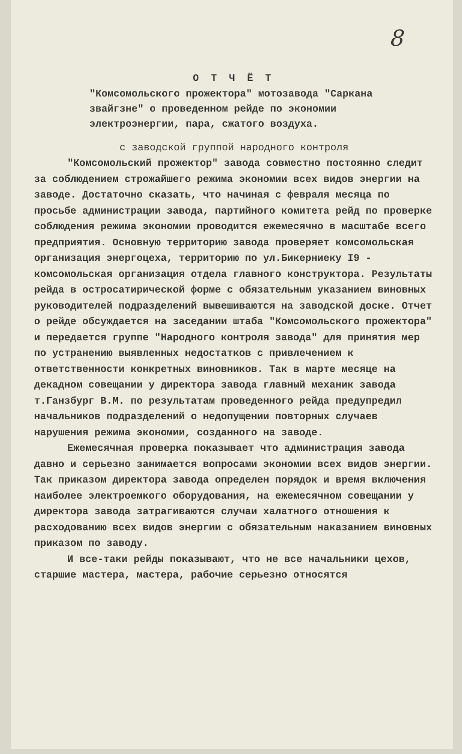8
О Т Ч Ё Т
"Комсомольского прожектора" мотозавода "Саркана звайгзне" о проведенном рейде по экономии электроэнергии, пара, сжатого воздуха.
с заводской группой народного контроля
"Комсомольский прожектор" завода совместно постоянно следит за соблюдением строжайшего режима экономии всех видов энергии на заводе. Достаточно сказать, что начиная с февраля месяца по просьбе администрации завода, партийного комитета рейд по проверке соблюдения режима экономии проводится ежемесячно в масштабе всего предприятия. Основную территорию завода проверяет комсомольская организация энергоцеха, территорию по ул.Бикерниеку I9 - комсомольская организация отдела главного конструктора. Результаты рейда в остросатирической форме с обязательным указанием виновных руководителей подразделений вывешиваются на заводской доске. Отчет о рейде обсуждается на заседании штаба "Комсомольского прожектора" и передается группе "Народного контроля завода" для принятия мер по устранению выявленных недостатков с привлечением к ответственности конкретных виновников. Так в марте месяце на декадном совещании у директора завода главный механик завода т.Ганзбург В.М. по результатам проведенного рейда предупредил начальников подразделений о недопущении повторных случаев нарушения режима экономии, созданного на заводе.
Ежемесячная проверка показывает что администрация завода давно и серьезно занимается вопросами экономии всех видов энергии. Так приказом директора завода определен порядок и время включения наиболее электроемкого оборудования, на ежемесячном совещании у директора завода затрагиваются случаи халатного отношения к расходованию всех видов энергии с обязательным наказанием виновных приказом по заводу.
И все-таки рейды показывают, что не все начальники цехов, старшие мастера, мастера, рабочие серьезно относятся